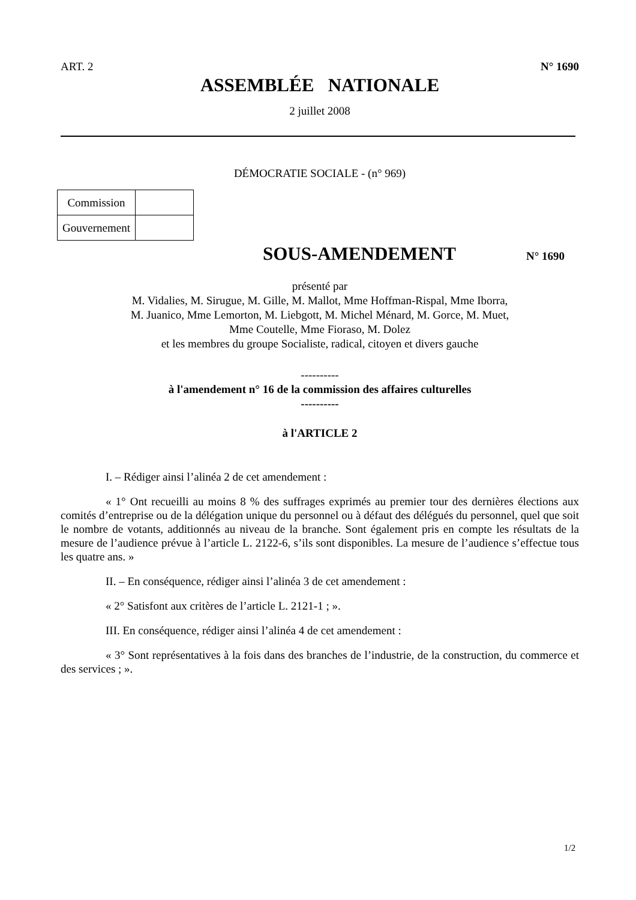ART. 2 N° 1690
ASSEMBLÉE NATIONALE
2 juillet 2008
DÉMOCRATIE SOCIALE - (n° 969)
| Commission | |
| Gouvernement | |
SOUS-AMENDEMENT N° 1690
présenté par
M. Vidalies, M. Sirugue, M. Gille, M. Mallot, Mme Hoffman-Rispal, Mme Iborra,
M. Juanico, Mme Lemorton, M. Liebgott, M. Michel Ménard, M. Gorce, M. Muet,
Mme Coutelle, Mme Fioraso, M. Dolez
et les membres du groupe Socialiste, radical, citoyen et divers gauche
----------
à l'amendement n° 16 de la commission des affaires culturelles
----------
à l'ARTICLE 2
I. – Rédiger ainsi l’alinéa 2 de cet amendement :
« 1° Ont recueilli au moins 8 % des suffrages exprimés au premier tour des dernières élections aux comités d’entreprise ou de la délégation unique du personnel ou à défaut des délégués du personnel, quel que soit le nombre de votants, additionnés au niveau de la branche. Sont également pris en compte les résultats de la mesure de l’audience prévue à l’article L. 2122-6, s’ils sont disponibles. La mesure de l’audience s’effectue tous les quatre ans. »
II. – En conséquence, rédiger ainsi l’alinéa 3 de cet amendement :
« 2° Satisfont aux critères de l’article L. 2121-1 ; ».
III. En conséquence, rédiger ainsi l’alinéa 4 de cet amendement :
« 3° Sont représentatives à la fois dans des branches de l’industrie, de la construction, du commerce et des services ; ».
1/2